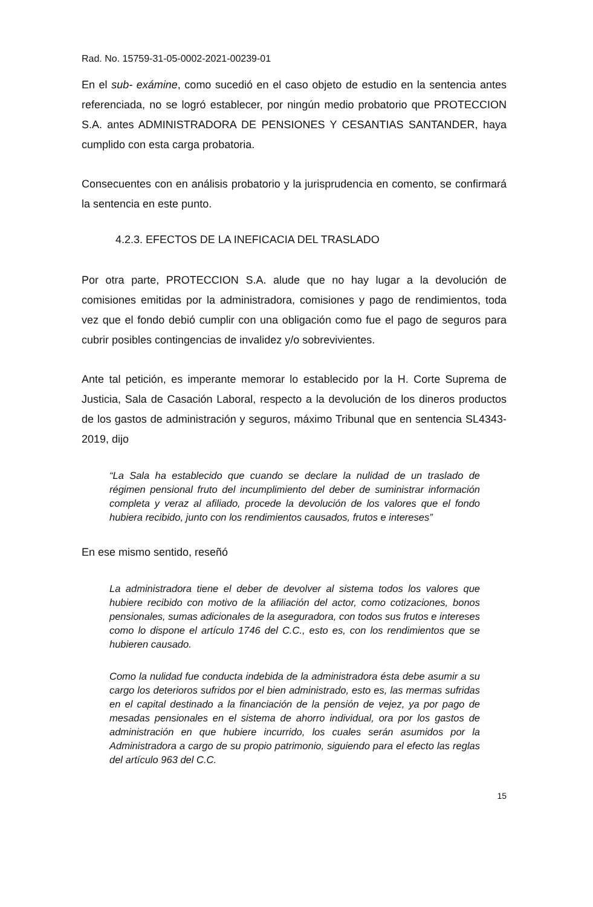Rad. No. 15759-31-05-0002-2021-00239-01
En el sub- exámine, como sucedió en el caso objeto de estudio en la sentencia antes referenciada, no se logró establecer, por ningún medio probatorio que PROTECCION S.A. antes ADMINISTRADORA DE PENSIONES Y CESANTIAS SANTANDER, haya cumplido con esta carga probatoria.
Consecuentes con en análisis probatorio y la jurisprudencia en comento, se confirmará la sentencia en este punto.
4.2.3. EFECTOS DE LA INEFICACIA DEL TRASLADO
Por otra parte, PROTECCION S.A. alude que no hay lugar a la devolución de comisiones emitidas por la administradora, comisiones y pago de rendimientos, toda vez que el fondo debió cumplir con una obligación como fue el pago de seguros para cubrir posibles contingencias de invalidez y/o sobrevivientes.
Ante tal petición, es imperante memorar lo establecido por la H. Corte Suprema de Justicia, Sala de Casación Laboral, respecto a la devolución de los dineros productos de los gastos de administración y seguros, máximo Tribunal que en sentencia SL4343-2019, dijo
“La Sala ha establecido que cuando se declare la nulidad de un traslado de régimen pensional fruto del incumplimiento del deber de suministrar información completa y veraz al afiliado, procede la devolución de los valores que el fondo hubiera recibido, junto con los rendimientos causados, frutos e intereses”
En ese mismo sentido, reseñó
La administradora tiene el deber de devolver al sistema todos los valores que hubiere recibido con motivo de la afiliación del actor, como cotizaciones, bonos pensionales, sumas adicionales de la aseguradora, con todos sus frutos e intereses como lo dispone el artículo 1746 del C.C., esto es, con los rendimientos que se hubieren causado.
Como la nulidad fue conducta indebida de la administradora ésta debe asumir a su cargo los deterioros sufridos por el bien administrado, esto es, las mermas sufridas en el capital destinado a la financiación de la pensión de vejez, ya por pago de mesadas pensionales en el sistema de ahorro individual, ora por los gastos de administración en que hubiere incurrido, los cuales serán asumidos por la Administradora a cargo de su propio patrimonio, siguiendo para el efecto las reglas del artículo 963 del C.C.
15